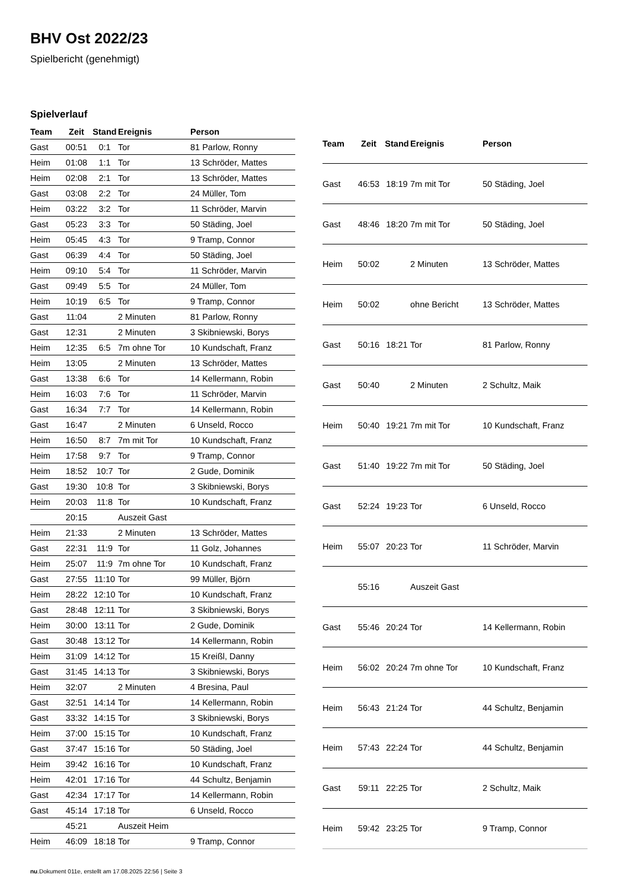BHV Ost 2022/23
Spielbericht (genehmigt)
Spielverlauf
| Team | Zeit | Stand | Ereignis | Person |
| --- | --- | --- | --- | --- |
| Gast | 00:51 | 0:1 | Tor | 81 Parlow, Ronny |
| Heim | 01:08 | 1:1 | Tor | 13 Schröder, Mattes |
| Heim | 02:08 | 2:1 | Tor | 13 Schröder, Mattes |
| Gast | 03:08 | 2:2 | Tor | 24 Müller, Tom |
| Heim | 03:22 | 3:2 | Tor | 11 Schröder, Marvin |
| Gast | 05:23 | 3:3 | Tor | 50 Städing, Joel |
| Heim | 05:45 | 4:3 | Tor | 9 Tramp, Connor |
| Gast | 06:39 | 4:4 | Tor | 50 Städing, Joel |
| Heim | 09:10 | 5:4 | Tor | 11 Schröder, Marvin |
| Gast | 09:49 | 5:5 | Tor | 24 Müller, Tom |
| Heim | 10:19 | 6:5 | Tor | 9 Tramp, Connor |
| Gast | 11:04 | | 2 Minuten | 81 Parlow, Ronny |
| Gast | 12:31 | | 2 Minuten | 3 Skibniewski, Borys |
| Heim | 12:35 | 6:5 | 7m ohne Tor | 10 Kundschaft, Franz |
| Heim | 13:05 | | 2 Minuten | 13 Schröder, Mattes |
| Gast | 13:38 | 6:6 | Tor | 14 Kellermann, Robin |
| Heim | 16:03 | 7:6 | Tor | 11 Schröder, Marvin |
| Gast | 16:34 | 7:7 | Tor | 14 Kellermann, Robin |
| Gast | 16:47 | | 2 Minuten | 6 Unseld, Rocco |
| Heim | 16:50 | 8:7 | 7m mit Tor | 10 Kundschaft, Franz |
| Heim | 17:58 | 9:7 | Tor | 9 Tramp, Connor |
| Heim | 18:52 | 10:7 | Tor | 2 Gude, Dominik |
| Gast | 19:30 | 10:8 | Tor | 3 Skibniewski, Borys |
| Heim | 20:03 | 11:8 | Tor | 10 Kundschaft, Franz |
| | 20:15 | | Auszeit Gast | |
| Heim | 21:33 | | 2 Minuten | 13 Schröder, Mattes |
| Gast | 22:31 | 11:9 | Tor | 11 Golz, Johannes |
| Heim | 25:07 | 11:9 | 7m ohne Tor | 10 Kundschaft, Franz |
| Gast | 27:55 | 11:10 | Tor | 99 Müller, Björn |
| Heim | 28:22 | 12:10 | Tor | 10 Kundschaft, Franz |
| Gast | 28:48 | 12:11 | Tor | 3 Skibniewski, Borys |
| Heim | 30:00 | 13:11 | Tor | 2 Gude, Dominik |
| Gast | 30:48 | 13:12 | Tor | 14 Kellermann, Robin |
| Heim | 31:09 | 14:12 | Tor | 15 Kreißl, Danny |
| Gast | 31:45 | 14:13 | Tor | 3 Skibniewski, Borys |
| Heim | 32:07 | | 2 Minuten | 4 Bresina, Paul |
| Gast | 32:51 | 14:14 | Tor | 14 Kellermann, Robin |
| Gast | 33:32 | 14:15 | Tor | 3 Skibniewski, Borys |
| Heim | 37:00 | 15:15 | Tor | 10 Kundschaft, Franz |
| Gast | 37:47 | 15:16 | Tor | 50 Städing, Joel |
| Heim | 39:42 | 16:16 | Tor | 10 Kundschaft, Franz |
| Heim | 42:01 | 17:16 | Tor | 44 Schultz, Benjamin |
| Gast | 42:34 | 17:17 | Tor | 14 Kellermann, Robin |
| Gast | 45:14 | 17:18 | Tor | 6 Unseld, Rocco |
| | 45:21 | | Auszeit Heim | |
| Heim | 46:09 | 18:18 | Tor | 9 Tramp, Connor |
| Team | Zeit | Stand | Ereignis | Person |
| --- | --- | --- | --- | --- |
| Gast | 46:53 | 18:19 | 7m mit Tor | 50 Städing, Joel |
| Gast | 48:46 | 18:20 | 7m mit Tor | 50 Städing, Joel |
| Heim | 50:02 | | 2 Minuten | 13 Schröder, Mattes |
| Heim | 50:02 | | ohne Bericht | 13 Schröder, Mattes |
| Gast | 50:16 | 18:21 | Tor | 81 Parlow, Ronny |
| Gast | 50:40 | | 2 Minuten | 2 Schultz, Maik |
| Heim | 50:40 | 19:21 | 7m mit Tor | 10 Kundschaft, Franz |
| Gast | 51:40 | 19:22 | 7m mit Tor | 50 Städing, Joel |
| Gast | 52:24 | 19:23 | Tor | 6 Unseld, Rocco |
| Heim | 55:07 | 20:23 | Tor | 11 Schröder, Marvin |
| | 55:16 | | Auszeit Gast | |
| Gast | 55:46 | 20:24 | Tor | 14 Kellermann, Robin |
| Heim | 56:02 | 20:24 | 7m ohne Tor | 10 Kundschaft, Franz |
| Heim | 56:43 | 21:24 | Tor | 44 Schultz, Benjamin |
| Heim | 57:43 | 22:24 | Tor | 44 Schultz, Benjamin |
| Gast | 59:11 | 22:25 | Tor | 2 Schultz, Maik |
| Heim | 59:42 | 23:25 | Tor | 9 Tramp, Connor |
nu.Dokument 011e, erstellt am 17.08.2025 22:56 | Seite 3